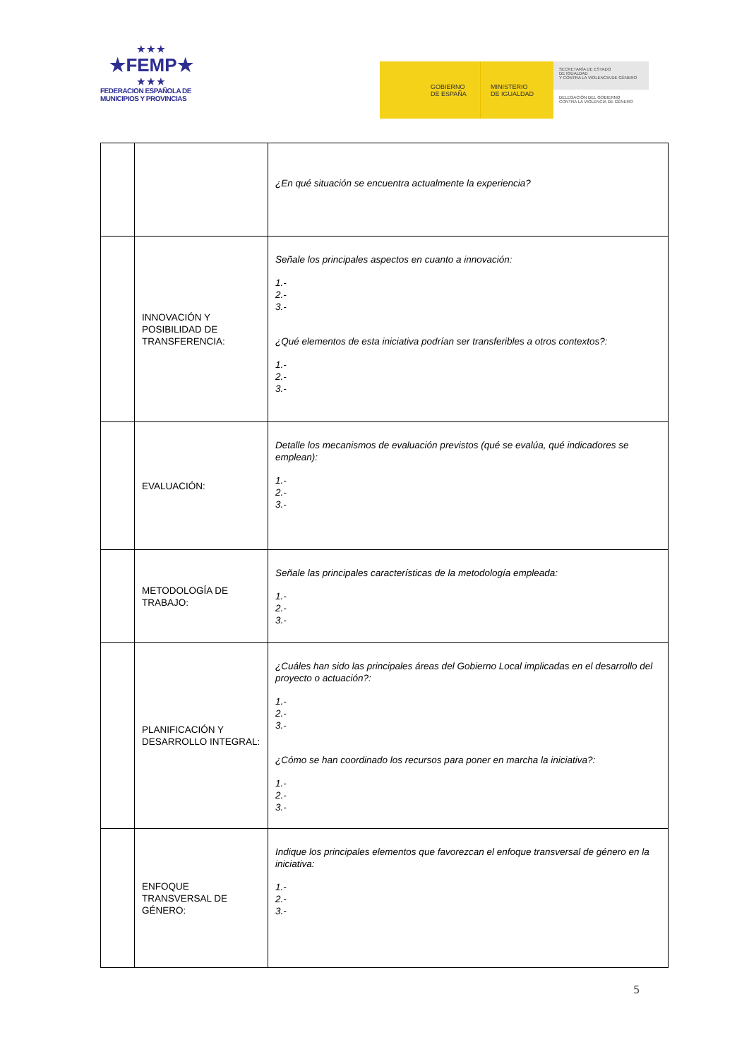★★★
★FEMP★
★★★
FEDERACION ESPAÑOLA DE
MUNICIPIOS Y PROVINCIAS
GOBIERNO
DE ESPAÑA
MINISTERIO
DE IGUALDAD
SECRETARÍA DE ESTADO
DE IGUALDAD
Y CONTRA LA VIOLENCIA DE GÉNERO
DELEGACIÓN DEL GOBIERNO
CONTRA LA VIOLENCIA DE GÉNERO
| | | ¿En qué situación se encuentra actualmente la experiencia? |
| | INNOVACIÓN Y POSIBILIDAD DE TRANSFERENCIA: | Señale los principales aspectos en cuanto a innovación: 1.- 2.- 3.- ¿Qué elementos de esta iniciativa podrían ser transferibles a otros contextos?: 1.- 2.- 3.- |
| | EVALUACIÓN: | Detalle los mecanismos de evaluación previstos (qué se evalúa, qué indicadores se emplean): 1.- 2.- 3.- |
| | METODOLOGÍA DE TRABAJO: | Señale las principales características de la metodología empleada: 1.- 2.- 3.- |
| | PLANIFICACIÓN Y DESARROLLO INTEGRAL: | ¿Cuáles han sido las principales áreas del Gobierno Local implicadas en el desarrollo del proyecto o actuación?: 1.- 2.- 3.- ¿Cómo se han coordinado los recursos para poner en marcha la iniciativa?: 1.- 2.- 3.- |
| | ENFOQUE TRANSVERSAL DE GÉNERO: | Indique los principales elementos que favorezcan el enfoque transversal de género en la iniciativa: 1.- 2.- 3.- |
5